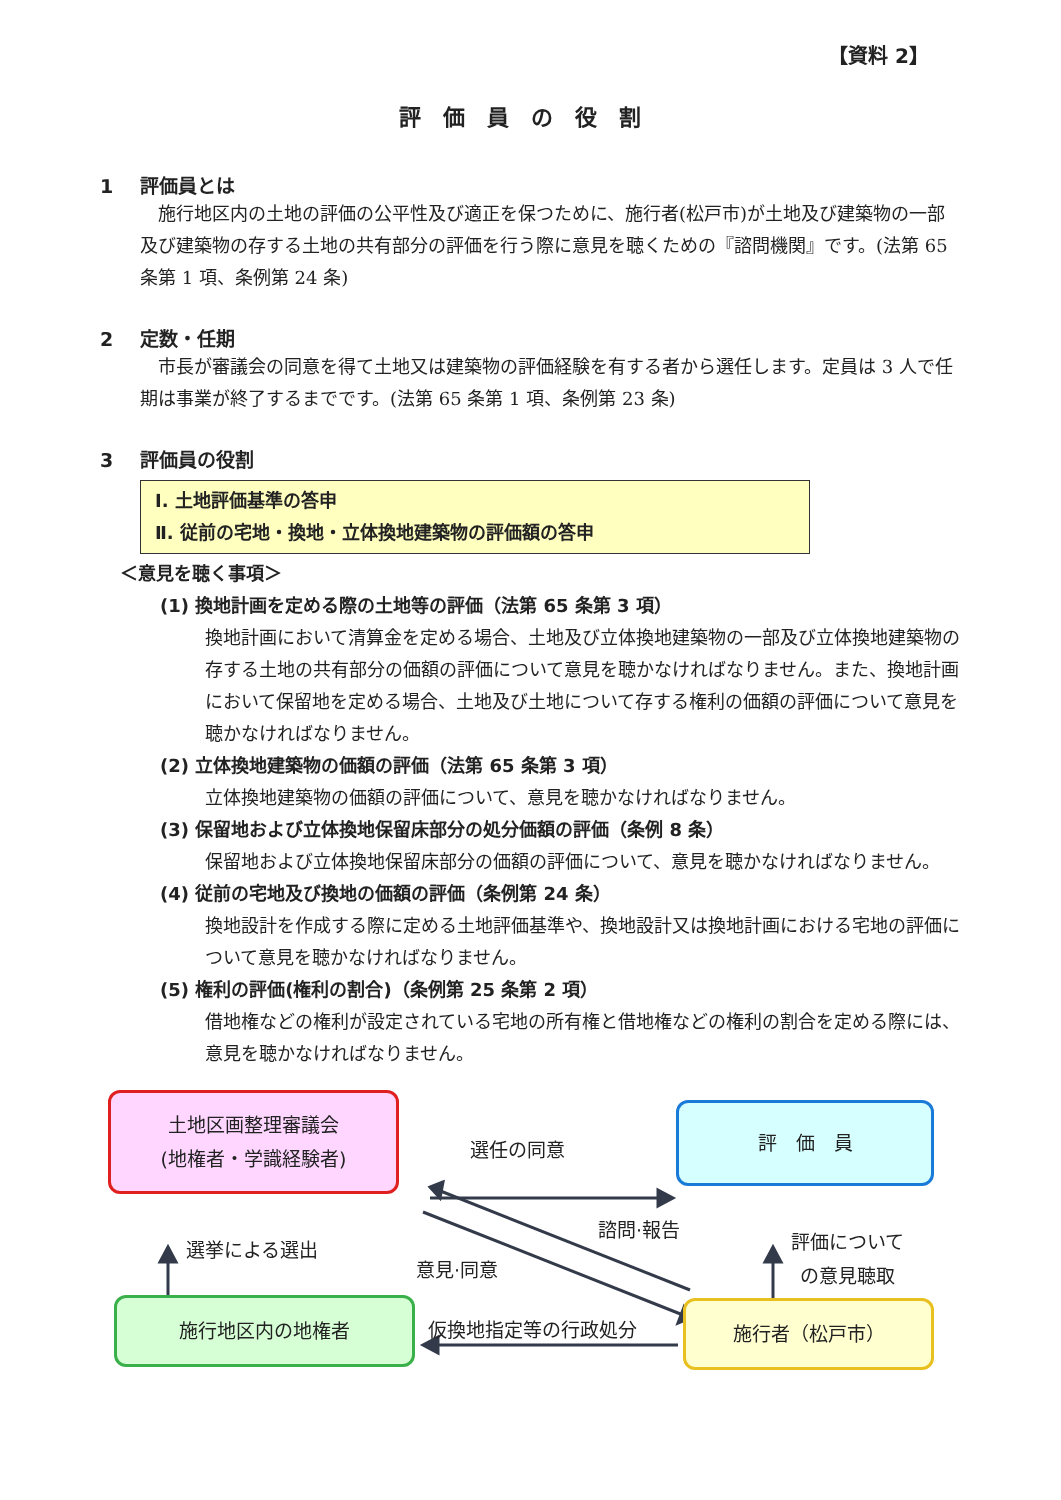【資料 2】
評価員の役割
1 評価員とは
施行地区内の土地の評価の公平性及び適正を保つために、施行者(松戸市)が土地及び建築物の一部及び建築物の存する土地の共有部分の評価を行う際に意見を聴くための『諮問機関』です。(法第 65 条第 1 項、条例第 24 条)
2 定数・任期
市長が審議会の同意を得て土地又は建築物の評価経験を有する者から選任します。定員は 3 人で任期は事業が終了するまでです。(法第 65 条第 1 項、条例第 23 条)
3 評価員の役割
Ⅰ. 土地評価基準の答申
Ⅱ. 従前の宅地・換地・立体換地建築物の評価額の答申
＜意見を聴く事項＞
(1) 換地計画を定める際の土地等の評価（法第 65 条第 3 項）
換地計画において清算金を定める場合、土地及び立体換地建築物の一部及び立体換地建築物の存する土地の共有部分の価額の評価について意見を聴かなければなりません。また、換地計画において保留地を定める場合、土地及び土地について存する権利の価額の評価について意見を聴かなければなりません。
(2) 立体換地建築物の価額の評価（法第 65 条第 3 項）
立体換地建築物の価額の評価について、意見を聴かなければなりません。
(3) 保留地および立体換地保留床部分の処分価額の評価（条例 8 条）
保留地および立体換地保留床部分の価額の評価について、意見を聴かなければなりません。
(4) 従前の宅地及び換地の価額の評価（条例第 24 条）
換地設計を作成する際に定める土地評価基準や、換地設計又は換地計画における宅地の評価について意見を聴かなければなりません。
(5) 権利の評価(権利の割合)（条例第 25 条第 2 項）
借地権などの権利が設定されている宅地の所有権と借地権などの権利の割合を定める際には、意見を聴かなければなりません。
土地区画整理審議会
(地権者・学識経験者)
選任の同意
評　価　員
諮問·報告
選挙による選出
意見·同意
評価について
の意見聴取
施行地区内の地権者
仮換地指定等の行政処分
施行者（松戸市）